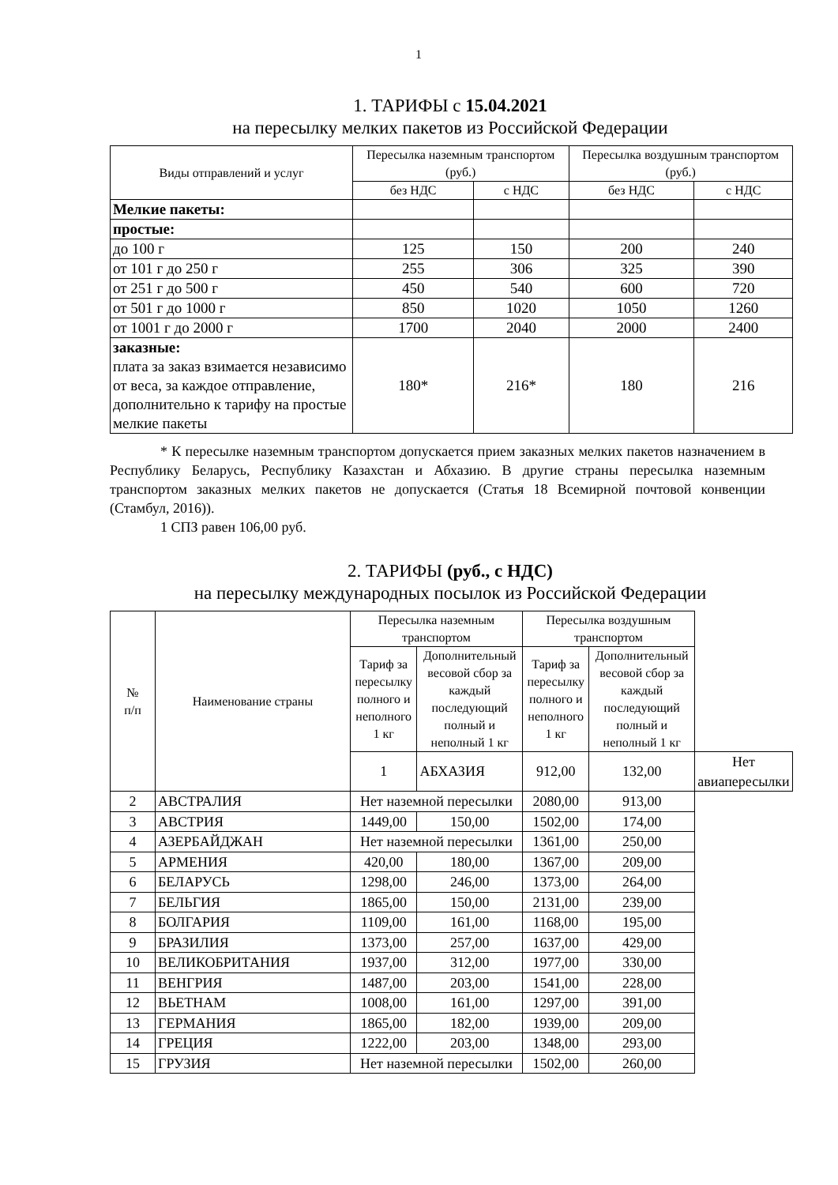1
1. ТАРИФЫ с 15.04.2021
на пересылку мелких пакетов из Российской Федерации
| Виды отправлений и услуг | Пересылка наземным транспортом (руб.) | | Пересылка воздушным транспортом (руб.) | |
| --- | --- | --- | --- | --- |
| | без НДС | с НДС | без НДС | с НДС |
| Мелкие пакеты: | | | | |
| простые: | | | | |
| до 100 г | 125 | 150 | 200 | 240 |
| от 101 г до 250 г | 255 | 306 | 325 | 390 |
| от 251 г до 500 г | 450 | 540 | 600 | 720 |
| от 501 г до 1000 г | 850 | 1020 | 1050 | 1260 |
| от 1001 г до 2000 г | 1700 | 2040 | 2000 | 2400 |
| заказные: плата за заказ взимается независимо от веса, за каждое отправление, дополнительно к тарифу на простые мелкие пакеты | 180* | 216* | 180 | 216 |
* К пересылке наземным транспортом допускается прием заказных мелких пакетов назначением в Республику Беларусь, Республику Казахстан и Абхазию. В другие страны пересылка наземным транспортом заказных мелких пакетов не допускается (Статья 18 Всемирной почтовой конвенции (Стамбул, 2016)).
1 СПЗ равен 106,00 руб.
2. ТАРИФЫ (руб., с НДС)
на пересылку международных посылок из Российской Федерации
| № п/п | Наименование страны | Пересылка наземным транспортом | | Пересылка воздушным транспортом | | |
| --- | --- | --- | --- | --- | --- | --- |
| | | Тариф за пересылку полного и неполного 1 кг | Дополнительный весовой сбор за каждый последующий полный и неполный 1 кг | Тариф за пересылку полного и неполного 1 кг | Дополнительный весовой сбор за каждый последующий полный и неполный 1 кг | |
| | | 1 | АБХАЗИЯ | 912,00 | 132,00 | Нет авиапересылки |
| 2 | АВСТРАЛИЯ | Нет наземной пересылки | | 2080,00 | 913,00 | |
| 3 | АВСТРИЯ | 1449,00 | 150,00 | 1502,00 | 174,00 | |
| 4 | АЗЕРБАЙДЖАН | Нет наземной пересылки | | 1361,00 | 250,00 | |
| 5 | АРМЕНИЯ | 420,00 | 180,00 | 1367,00 | 209,00 | |
| 6 | БЕЛАРУСЬ | 1298,00 | 246,00 | 1373,00 | 264,00 | |
| 7 | БЕЛЬГИЯ | 1865,00 | 150,00 | 2131,00 | 239,00 | |
| 8 | БОЛГАРИЯ | 1109,00 | 161,00 | 1168,00 | 195,00 | |
| 9 | БРАЗИЛИЯ | 1373,00 | 257,00 | 1637,00 | 429,00 | |
| 10 | ВЕЛИКОБРИТАНИЯ | 1937,00 | 312,00 | 1977,00 | 330,00 | |
| 11 | ВЕНГРИЯ | 1487,00 | 203,00 | 1541,00 | 228,00 | |
| 12 | ВЬЕТНАМ | 1008,00 | 161,00 | 1297,00 | 391,00 | |
| 13 | ГЕРМАНИЯ | 1865,00 | 182,00 | 1939,00 | 209,00 | |
| 14 | ГРЕЦИЯ | 1222,00 | 203,00 | 1348,00 | 293,00 | |
| 15 | ГРУЗИЯ | Нет наземной пересылки | | 1502,00 | 260,00 | |